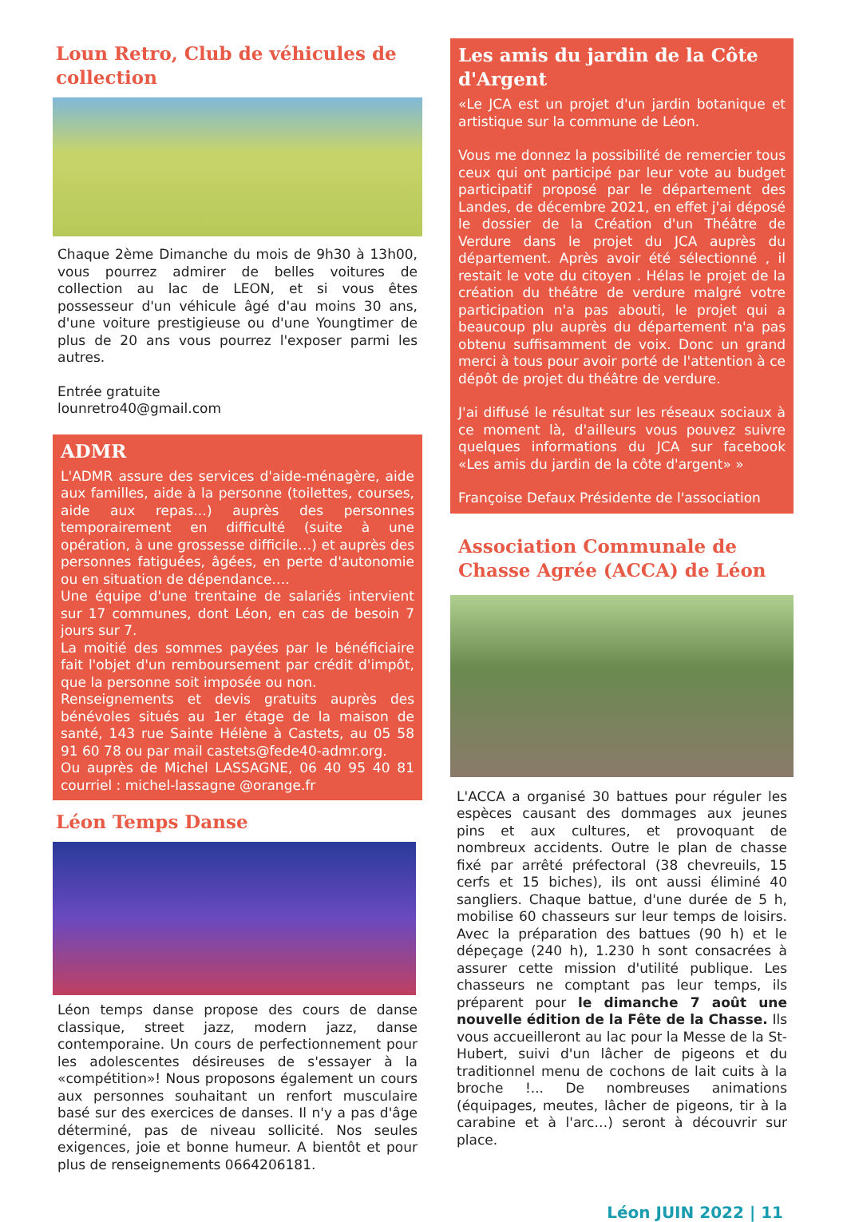Loun Retro, Club de véhicules de collection
Chaque 2ème Dimanche du mois de 9h30 à 13h00, vous pourrez admirer de belles voitures de collection au lac de LEON, et si vous êtes possesseur d'un véhicule âgé d'au moins 30 ans, d'une voiture prestigieuse ou d'une Youngtimer de plus de 20 ans vous pourrez l'exposer parmi les autres.
Entrée gratuite
lounretro40@gmail.com
ADMR
L'ADMR assure des services d'aide-ménagère, aide aux familles, aide à la personne (toilettes, courses, aide aux repas…) auprès des personnes temporairement en difficulté (suite à une opération, à une grossesse difficile…) et auprès des personnes fatiguées, âgées, en perte d'autonomie ou en situation de dépendance….
Une équipe d'une trentaine de salariés intervient sur 17 communes, dont Léon, en cas de besoin 7 jours sur 7.
La moitié des sommes payées par le bénéficiaire fait l'objet d'un remboursement par crédit d'impôt, que la personne soit imposée ou non.
Renseignements et devis gratuits auprès des bénévoles situés au 1er étage de la maison de santé, 143 rue Sainte Hélène à Castets, au 05 58 91 60 78 ou par mail castets@fede40-admr.org.
Ou auprès de Michel LASSAGNE, 06 40 95 40 81 courriel : michel-lassagne @orange.fr
Léon Temps Danse
Léon temps danse propose des cours de danse classique, street jazz, modern jazz, danse contemporaine. Un cours de perfectionnement pour les adolescentes désireuses de s'essayer à la «compétition»! Nous proposons également un cours aux personnes souhaitant un renfort musculaire basé sur des exercices de danses. Il n'y a pas d'âge déterminé, pas de niveau sollicité. Nos seules exigences, joie et bonne humeur. A bientôt et pour plus de renseignements 0664206181.
Les amis du jardin de la Côte d'Argent
«Le JCA est un projet d'un jardin botanique et artistique sur la commune de Léon.
Vous me donnez la possibilité de remercier tous ceux qui ont participé par leur vote au budget participatif proposé par le département des Landes, de décembre 2021, en effet j'ai déposé le dossier de la Création d'un Théâtre de Verdure dans le projet du JCA auprès du département. Après avoir été sélectionné , il restait le vote du citoyen . Hélas le projet de la création du théâtre de verdure malgré votre participation n'a pas abouti, le projet qui a beaucoup plu auprès du département n'a pas obtenu suffisamment de voix. Donc un grand merci à tous pour avoir porté de l'attention à ce dépôt de projet du théâtre de verdure.
J'ai diffusé le résultat sur les réseaux sociaux à ce moment là, d'ailleurs vous pouvez suivre quelques informations du JCA sur facebook «Les amis du jardin de la côte d'argent» »
Françoise Defaux Présidente de l'association
Association Communale de Chasse Agrée (ACCA) de Léon
L'ACCA a organisé 30 battues pour réguler les espèces causant des dommages aux jeunes pins et aux cultures, et provoquant de nombreux accidents. Outre le plan de chasse fixé par arrêté préfectoral (38 chevreuils, 15 cerfs et 15 biches), ils ont aussi éliminé 40 sangliers. Chaque battue, d'une durée de 5 h, mobilise 60 chasseurs sur leur temps de loisirs. Avec la préparation des battues (90 h) et le dépeçage (240 h), 1.230 h sont consacrées à assurer cette mission d'utilité publique. Les chasseurs ne comptant pas leur temps, ils préparent pour le dimanche 7 août une nouvelle édition de la Fête de la Chasse. Ils vous accueilleront au lac pour la Messe de la St-Hubert, suivi d'un lâcher de pigeons et du traditionnel menu de cochons de lait cuits à la broche !... De nombreuses animations (équipages, meutes, lâcher de pigeons, tir à la carabine et à l'arc…) seront à découvrir sur place.
Léon JUIN 2022 | 11